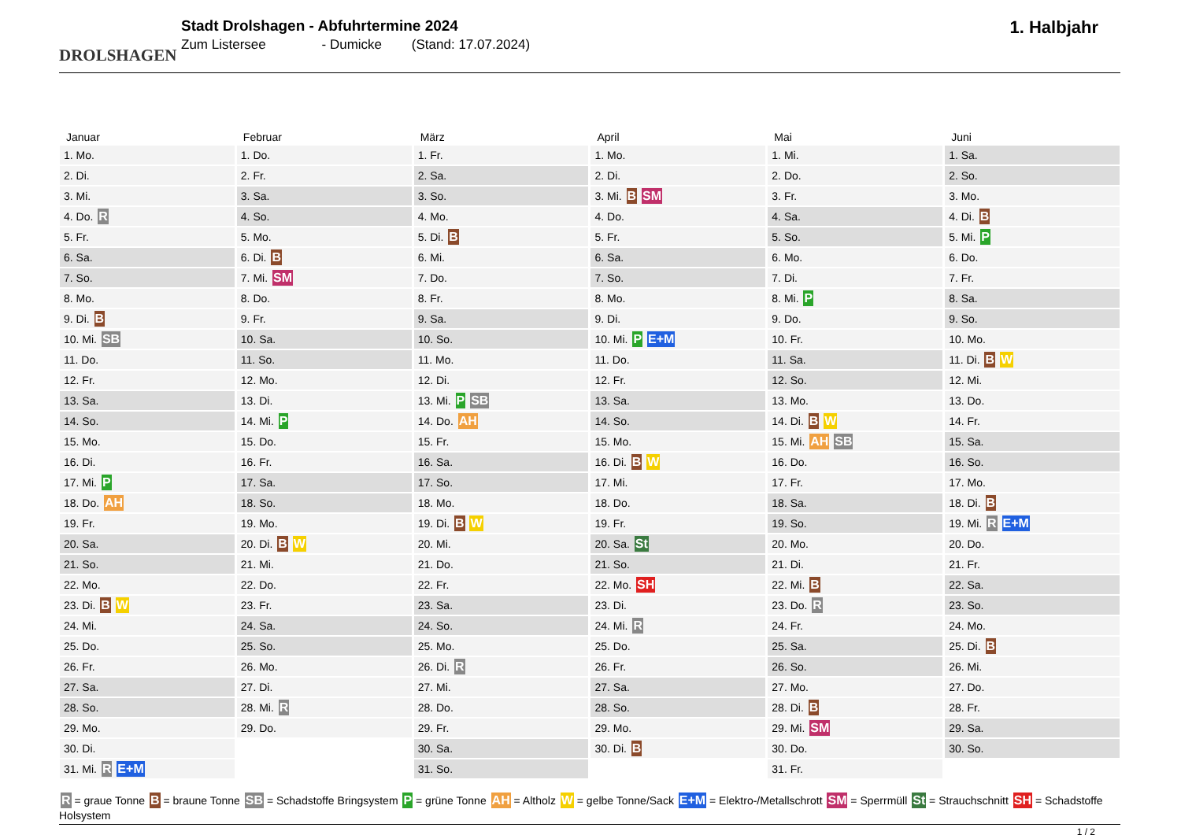DROLSHAGEN
Stadt Drolshagen - Abfuhrtermine 2024
Zum Listersee - Dumicke (Stand: 17.07.2024)
1. Halbjahr
| Januar | Februar | März | April | Mai | Juni |
| --- | --- | --- | --- | --- | --- |
| 1. Mo. | 1. Do. | 1. Fr. | 1. Mo. | 1. Mi. | 1. Sa. |
| 2. Di. | 2. Fr. | 2. Sa. | 2. Di. | 2. Do. | 2. So. |
| 3. Mi. | 3. Sa. | 3. So. | 3. Mi. B SM | 3. Fr. | 3. Mo. |
| 4. Do. R | 4. So. | 4. Mo. | 4. Do. | 4. Sa. | 4. Di. B |
| 5. Fr. | 5. Mo. | 5. Di. B | 5. Fr. | 5. So. | 5. Mi. P |
| 6. Sa. | 6. Di. B | 6. Mi. | 6. Sa. | 6. Mo. | 6. Do. |
| 7. So. | 7. Mi. SM | 7. Do. | 7. So. | 7. Di. | 7. Fr. |
| 8. Mo. | 8. Do. | 8. Fr. | 8. Mo. | 8. Mi. P | 8. Sa. |
| 9. Di. B | 9. Fr. | 9. Sa. | 9. Di. | 9. Do. | 9. So. |
| 10. Mi. SB | 10. Sa. | 10. So. | 10. Mi. P E+M | 10. Fr. | 10. Mo. |
| 11. Do. | 11. So. | 11. Mo. | 11. Do. | 11. Sa. | 11. Di. B W |
| 12. Fr. | 12. Mo. | 12. Di. | 12. Fr. | 12. So. | 12. Mi. |
| 13. Sa. | 13. Di. | 13. Mi. P SB | 13. Sa. | 13. Mo. | 13. Do. |
| 14. So. | 14. Mi. P | 14. Do. AH | 14. So. | 14. Di. B W | 14. Fr. |
| 15. Mo. | 15. Do. | 15. Fr. | 15. Mo. | 15. Mi. AH SB | 15. Sa. |
| 16. Di. | 16. Fr. | 16. Sa. | 16. Di. B W | 16. Do. | 16. So. |
| 17. Mi. P | 17. Sa. | 17. So. | 17. Mi. | 17. Fr. | 17. Mo. |
| 18. Do. AH | 18. So. | 18. Mo. | 18. Do. | 18. Sa. | 18. Di. B |
| 19. Fr. | 19. Mo. | 19. Di. B W | 19. Fr. | 19. So. | 19. Mi. R E+M |
| 20. Sa. | 20. Di. B W | 20. Mi. | 20. Sa. St | 20. Mo. | 20. Do. |
| 21. So. | 21. Mi. | 21. Do. | 21. So. | 21. Di. | 21. Fr. |
| 22. Mo. | 22. Do. | 22. Fr. | 22. Mo. SH | 22. Mi. B | 22. Sa. |
| 23. Di. B W | 23. Fr. | 23. Sa. | 23. Di. | 23. Do. R | 23. So. |
| 24. Mi. | 24. Sa. | 24. So. | 24. Mi. R | 24. Fr. | 24. Mo. |
| 25. Do. | 25. So. | 25. Mo. | 25. Do. | 25. Sa. | 25. Di. B |
| 26. Fr. | 26. Mo. | 26. Di. R | 26. Fr. | 26. So. | 26. Mi. |
| 27. Sa. | 27. Di. | 27. Mi. | 27. Sa. | 27. Mo. | 27. Do. |
| 28. So. | 28. Mi. R | 28. Do. | 28. So. | 28. Di. B | 28. Fr. |
| 29. Mo. | 29. Do. | 29. Fr. | 29. Mo. | 29. Mi. SM | 29. Sa. |
| 30. Di. | | 30. Sa. | 30. Di. B | 30. Do. | 30. So. |
| 31. Mi. R E+M | | 31. So. | | 31. Fr. | |
R = graue Tonne B = braune Tonne SB = Schadstoffe Bringsystem P = grüne Tonne AH = Altholz W = gelbe Tonne/Sack E+M = Elektro-/Metallschrott SM = Sperrmüll St = Strauchschnitt SH = Schadstoffe Holsystem
1 / 2